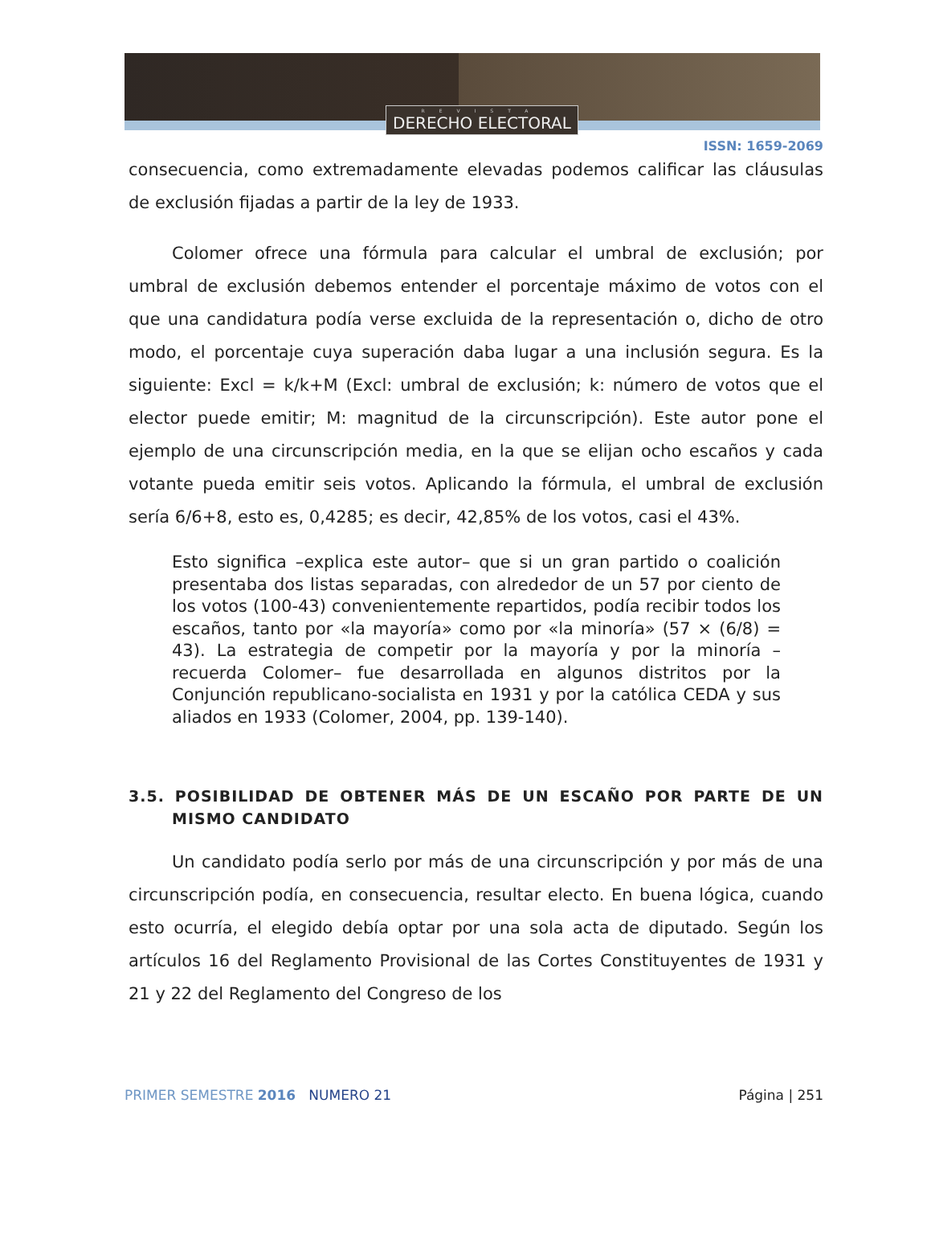REVISTA
DERECHO ELECTORAL
ISSN: 1659-2069
consecuencia, como extremadamente elevadas podemos calificar las cláusulas de exclusión fijadas a partir de la ley de 1933.
Colomer ofrece una fórmula para calcular el umbral de exclusión; por umbral de exclusión debemos entender el porcentaje máximo de votos con el que una candidatura podía verse excluida de la representación o, dicho de otro modo, el porcentaje cuya superación daba lugar a una inclusión segura. Es la siguiente: Excl = k/k+M (Excl: umbral de exclusión; k: número de votos que el elector puede emitir; M: magnitud de la circunscripción). Este autor pone el ejemplo de una circunscripción media, en la que se elijan ocho escaños y cada votante pueda emitir seis votos. Aplicando la fórmula, el umbral de exclusión sería 6/6+8, esto es, 0,4285; es decir, 42,85% de los votos, casi el 43%.
Esto significa –explica este autor– que si un gran partido o coalición presentaba dos listas separadas, con alrededor de un 57 por ciento de los votos (100-43) convenientemente repartidos, podía recibir todos los escaños, tanto por «la mayoría» como por «la minoría» (57 × (6/8) = 43). La estrategia de competir por la mayoría y por la minoría –recuerda Colomer– fue desarrollada en algunos distritos por la Conjunción republicano-socialista en 1931 y por la católica CEDA y sus aliados en 1933 (Colomer, 2004, pp. 139-140).
3.5. POSIBILIDAD DE OBTENER MÁS DE UN ESCAÑO POR PARTE DE UN MISMO CANDIDATO
Un candidato podía serlo por más de una circunscripción y por más de una circunscripción podía, en consecuencia, resultar electo. En buena lógica, cuando esto ocurría, el elegido debía optar por una sola acta de diputado. Según los artículos 16 del Reglamento Provisional de las Cortes Constituyentes de 1931 y 21 y 22 del Reglamento del Congreso de los
PRIMER SEMESTRE 2016 NUMERO 21
Página | 251